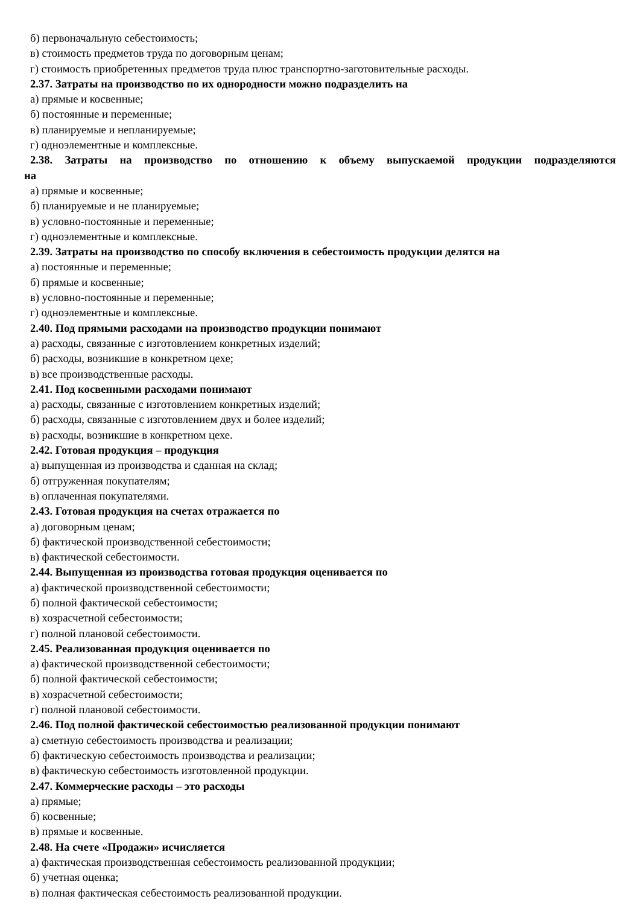б) первоначальную себестоимость;
в) стоимость предметов труда по договорным ценам;
г) стоимость приобретенных предметов труда плюс транспортно-заготовительные расходы.
2.37. Затраты на производство по их однородности можно подразделить на
а) прямые и косвенные;
б) постоянные и переменные;
в) планируемые и непланируемые;
г) одноэлементные и комплексные.
2.38. Затраты на производство по отношению к объему выпускаемой продукции подразделяются
на
а) прямые и косвенные;
б) планируемые и не планируемые;
в) условно-постоянные и переменные;
г) одноэлементные и комплексные.
2.39. Затраты на производство по способу включения в себестоимость продукции делятся на
а) постоянные и переменные;
б) прямые и косвенные;
в) условно-постоянные и переменные;
г) одноэлементные и комплексные.
2.40. Под прямыми расходами на производство продукции понимают
а) расходы, связанные с изготовлением конкретных изделий;
б) расходы, возникшие в конкретном цехе;
в) все производственные расходы.
2.41. Под косвенными расходами понимают
а) расходы, связанные с изготовлением конкретных изделий;
б) расходы, связанные с изготовлением двух и более изделий;
в) расходы, возникшие в конкретном цехе.
2.42. Готовая продукция – продукция
а) выпущенная из производства и сданная на склад;
б) отгруженная покупателям;
в) оплаченная покупателями.
2.43. Готовая продукция на счетах отражается по
а) договорным ценам;
б) фактической производственной себестоимости;
в) фактической себестоимости.
2.44. Выпущенная из производства готовая продукция оценивается по
а) фактической производственной себестоимости;
б) полной фактической себестоимости;
в) хозрасчетной себестоимости;
г) полной плановой себестоимости.
2.45. Реализованная продукция оценивается по
а) фактической производственной себестоимости;
б) полной фактической себестоимости;
в) хозрасчетной себестоимости;
г) полной плановой себестоимости.
2.46. Под полной фактической себестоимостью реализованной продукции понимают
а) сметную себестоимость производства и реализации;
б) фактическую себестоимость производства и реализации;
в) фактическую себестоимость изготовленной продукции.
2.47. Коммерческие расходы – это расходы
а) прямые;
б) косвенные;
в) прямые и косвенные.
2.48. На счете «Продажи» исчисляется
а) фактическая производственная себестоимость реализованной продукции;
б) учетная оценка;
в) полная фактическая себестоимость реализованной продукции.